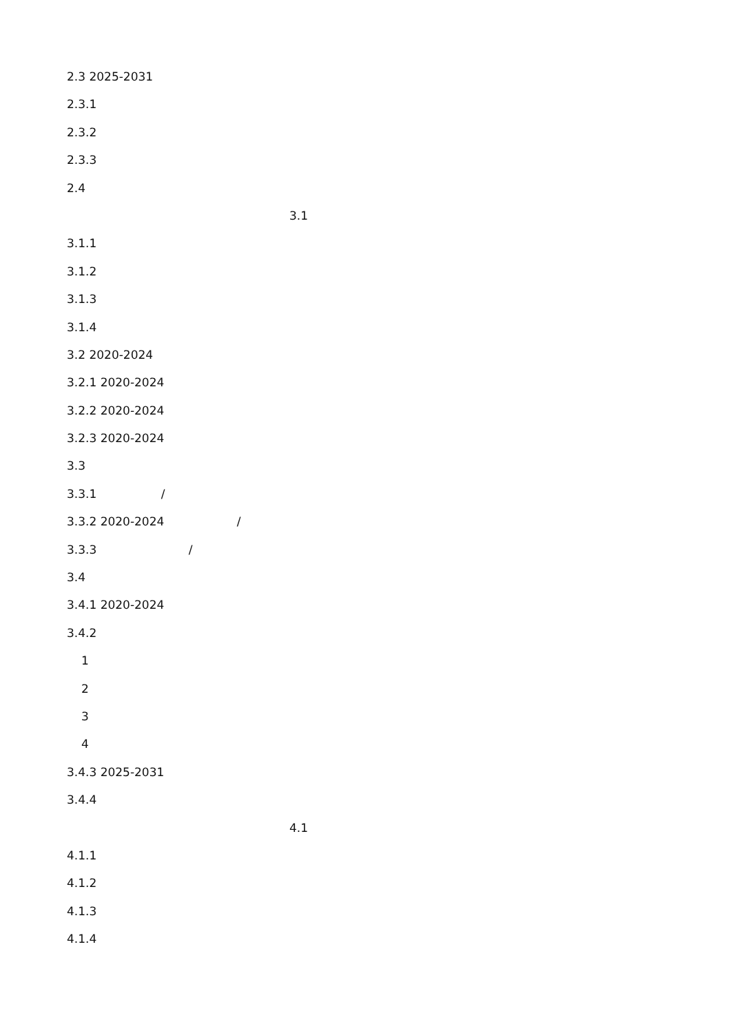2.3 2025-2031
2.3.1
2.3.2
2.3.3
2.4
3.1
3.1.1
3.1.2
3.1.3
3.1.4
3.2 2020-2024
3.2.1 2020-2024
3.2.2 2020-2024
3.2.3 2020-2024
3.3
3.3.1 /
3.3.2 2020-2024 /
3.3.3 /
3.4
3.4.1 2020-2024
3.4.2
1
2
3
4
3.4.3 2025-2031
3.4.4
4.1
4.1.1
4.1.2
4.1.3
4.1.4